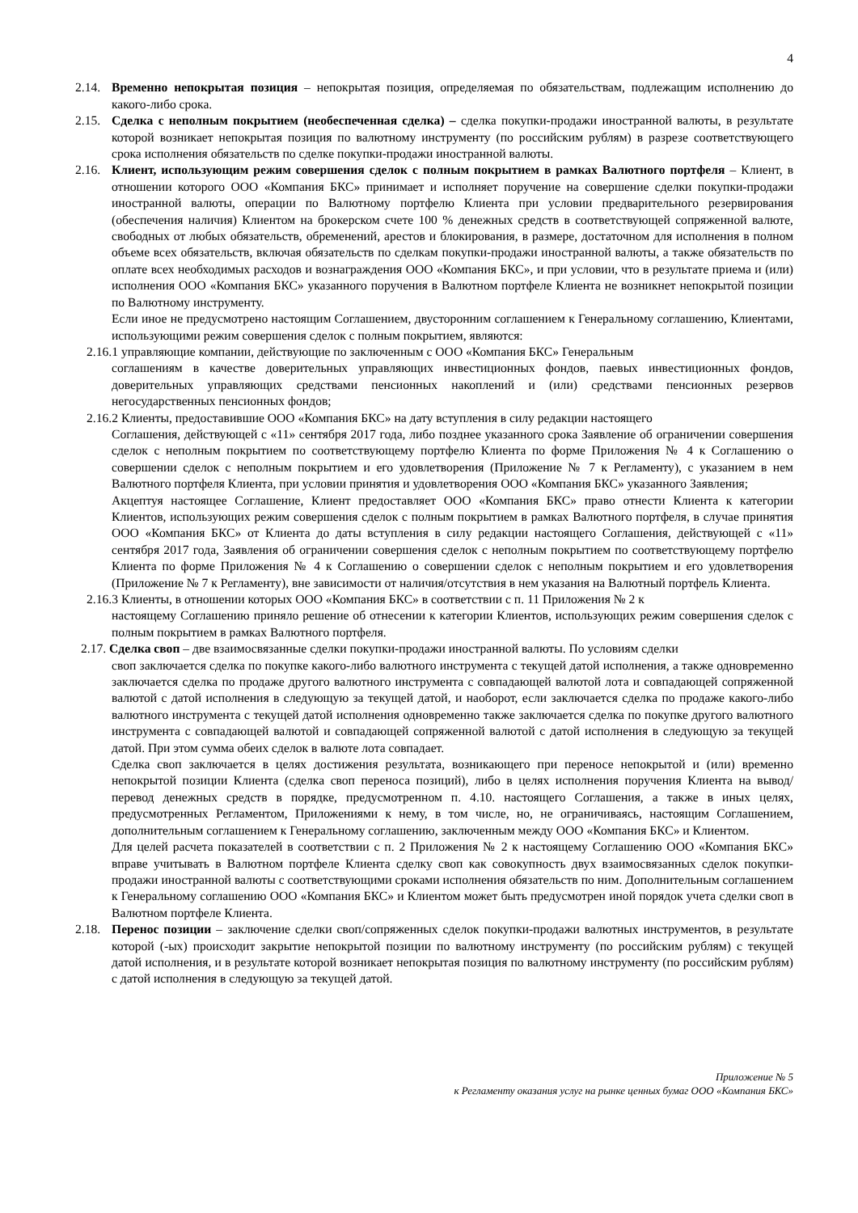4
2.14. Временно непокрытая позиция – непокрытая позиция, определяемая по обязательствам, подлежащим исполнению до какого-либо срока.
2.15. Сделка с неполным покрытием (необеспеченная сделка) – сделка покупки-продажи иностранной валюты, в результате которой возникает непокрытая позиция по валютному инструменту (по российским рублям) в разрезе соответствующего срока исполнения обязательств по сделке покупки-продажи иностранной валюты.
2.16. Клиент, использующим режим совершения сделок с полным покрытием в рамках Валютного портфеля – Клиент, в отношении которого ООО «Компания БКС» принимает и исполняет поручение на совершение сделки покупки-продажи иностранной валюты, операции по Валютному портфелю Клиента при условии предварительного резервирования (обеспечения наличия) Клиентом на брокерском счете 100 % денежных средств в соответствующей сопряженной валюте, свободных от любых обязательств, обременений, арестов и блокирования, в размере, достаточном для исполнения в полном объеме всех обязательств, включая обязательств по сделкам покупки-продажи иностранной валюты, а также обязательств по оплате всех необходимых расходов и вознаграждения ООО «Компания БКС», и при условии, что в результате приема и (или) исполнения ООО «Компания БКС» указанного поручения в Валютном портфеле Клиента не возникнет непокрытой позиции по Валютному инструменту.
Если иное не предусмотрено настоящим Соглашением, двусторонним соглашением к Генеральному соглашению, Клиентами, использующими режим совершения сделок с полным покрытием, являются:
2.16.1 управляющие компании, действующие по заключенным с ООО «Компания БКС» Генеральным
соглашениям в качестве доверительных управляющих инвестиционных фондов, паевых инвестиционных фондов, доверительных управляющих средствами пенсионных накоплений и (или) средствами пенсионных резервов негосударственных пенсионных фондов;
2.16.2 Клиенты, предоставившие ООО «Компания БКС» на дату вступления в силу редакции настоящего
Соглашения, действующей с «11» сентября 2017 года, либо позднее указанного срока Заявление об ограничении совершения сделок с неполным покрытием по соответствующему портфелю Клиента по форме Приложения № 4 к Соглашению о совершении сделок с неполным покрытием и его удовлетворения (Приложение № 7 к Регламенту), с указанием в нем Валютного портфеля Клиента, при условии принятия и удовлетворения ООО «Компания БКС» указанного Заявления;
Акцептуя настоящее Соглашение, Клиент предоставляет ООО «Компания БКС» право отнести Клиента к категории Клиентов, использующих режим совершения сделок с полным покрытием в рамках Валютного портфеля, в случае принятия ООО «Компания БКС» от Клиента до даты вступления в силу редакции настоящего Соглашения, действующей с «11» сентября 2017 года, Заявления об ограничении совершения сделок с неполным покрытием по соответствующему портфелю Клиента по форме Приложения № 4 к Соглашению о совершении сделок с неполным покрытием и его удовлетворения (Приложение № 7 к Регламенту), вне зависимости от наличия/отсутствия в нем указания на Валютный портфель Клиента.
2.16.3 Клиенты, в отношении которых ООО «Компания БКС» в соответствии с п. 11 Приложения № 2 к
настоящему Соглашению приняло решение об отнесении к категории Клиентов, использующих режим совершения сделок с полным покрытием в рамках Валютного портфеля.
2.17. Сделка своп – две взаимосвязанные сделки покупки-продажи иностранной валюты. По условиям сделки
своп заключается сделка по покупке какого-либо валютного инструмента с текущей датой исполнения, а также одновременно заключается сделка по продаже другого валютного инструмента с совпадающей валютой лота и совпадающей сопряженной валютой с датой исполнения в следующую за текущей датой, и наоборот, если заключается сделка по продаже какого-либо валютного инструмента с текущей датой исполнения одновременно также заключается сделка по покупке другого валютного инструмента с совпадающей валютой и совпадающей сопряженной валютой с датой исполнения в следующую за текущей датой. При этом сумма обеих сделок в валюте лота совпадает.
Сделка своп заключается в целях достижения результата, возникающего при переносе непокрытой и (или) временно непокрытой позиции Клиента (сделка своп переноса позиций), либо в целях исполнения поручения Клиента на вывод/перевод денежных средств в порядке, предусмотренном п. 4.10. настоящего Соглашения, а также в иных целях, предусмотренных Регламентом, Приложениями к нему, в том числе, но, не ограничиваясь, настоящим Соглашением, дополнительным соглашением к Генеральному соглашению, заключенным между ООО «Компания БКС» и Клиентом.
Для целей расчета показателей в соответствии с п. 2 Приложения № 2 к настоящему Соглашению ООО «Компания БКС» вправе учитывать в Валютном портфеле Клиента сделку своп как совокупность двух взаимосвязанных сделок покупки-продажи иностранной валюты с соответствующими сроками исполнения обязательств по ним. Дополнительным соглашением к Генеральному соглашению ООО «Компания БКС» и Клиентом может быть предусмотрен иной порядок учета сделки своп в Валютном портфеле Клиента.
2.18. Перенос позиции – заключение сделки своп/сопряженных сделок покупки-продажи валютных инструментов, в результате которой (-ых) происходит закрытие непокрытой позиции по валютному инструменту (по российским рублям) с текущей датой исполнения, и в результате которой возникает непокрытая позиция по валютному инструменту (по российским рублям) с датой исполнения в следующую за текущей датой.
Приложение № 5
к Регламенту оказания услуг на рынке ценных бумаг ООО «Компания БКС»